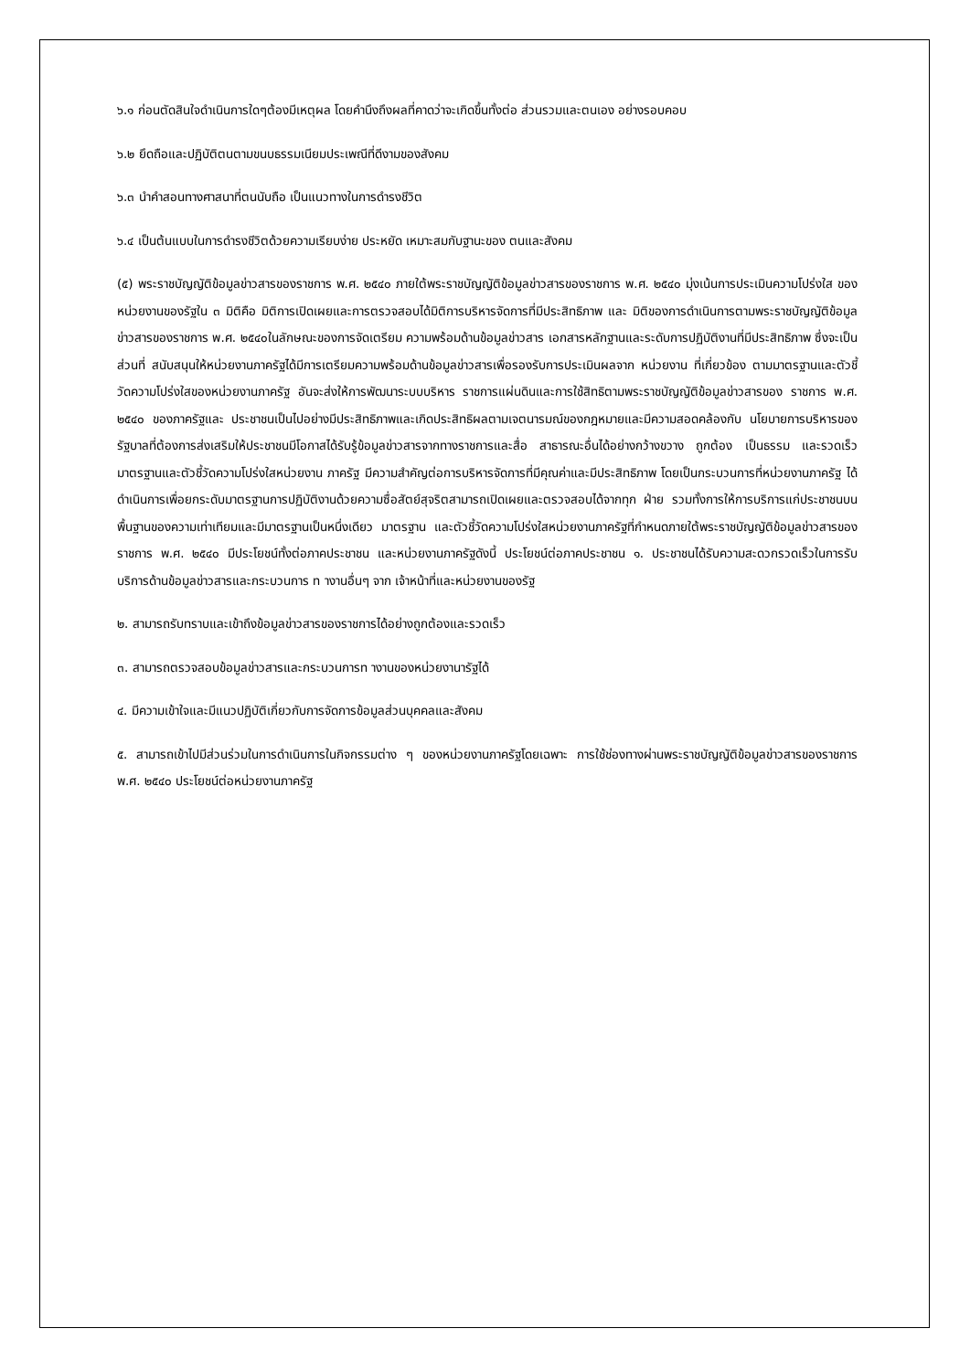๖.๑ ก่อนตัดสินใจดำเนินการใดๆต้องมีเหตุผล โดยคำนึงถึงผลที่คาดว่าจะเกิดขึ้นทั้งต่อ ส่วนรวมและตนเอง อย่างรอบคอบ
๖.๒ ยึดถือและปฏิบัติตนตามขนบธรรมเนียมประเพณีที่ดีงามของสังคม
๖.๓ นำคำสอนทางศาสนาที่ตนนับถือ เป็นแนวทางในการดำรงชีวิต
๖.๔ เป็นต้นแบบในการดำรงชีวิตด้วยความเรียบง่าย ประหยัด เหมาะสมกับฐานะของ ตนและสังคม
(๕) พระราชบัญญัติข้อมูลข่าวสารของราชการ พ.ศ. ๒๕๔๐ ภายใต้พระราชบัญญัติข้อมูลข่าวสารของราชการ พ.ศ. ๒๕๔๐ มุ่งเน้นการประเมินความโปร่งใส ของหน่วยงานของรัฐใน ๓ มิติคือ มิติการเปิดเผยและการตรวจสอบได้มิติการบริหารจัดการที่มีประสิทธิภาพ และ มิติของการดำเนินการตามพระราชบัญญัติข้อมูลข่าวสารของราชการ พ.ศ. ๒๕๔๐ในลักษณะของการจัดเตรียม ความพร้อมด้านข้อมูลข่าวสาร เอกสารหลักฐานและระดับการปฏิบัติงานที่มีประสิทธิภาพ ซึ่งจะเป็นส่วนที่ สนับสนุนให้หน่วยงานภาครัฐได้มีการเตรียมความพร้อมด้านข้อมูลข่าวสารเพื่อรองรับการประเมินผลจาก หน่วยงาน ที่เกี่ยวข้อง ตามมาตรฐานและตัวชี้วัดความโปร่งใสของหน่วยงานภาครัฐ อันจะส่งให้การพัฒนาระบบบริหาร ราชการแผ่นดินและการใช้สิทธิตามพระราชบัญญัติข้อมูลข่าวสารของ ราชการ พ.ศ. ๒๕๔๐ ของภาครัฐและ ประชาชนเป็นไปอย่างมีประสิทธิภาพและเกิดประสิทธิผลตามเจตนารมณ์ของกฎหมายและมีความสอดคล้องกับ นโยบายการบริหารของรัฐบาลที่ต้องการส่งเสริมให้ประชาชนมีโอกาสได้รับรู้ข้อมูลข่าวสารจากทางราชการและสื่อ สาธารณะอื่นได้อย่างกว้างขวาง ถูกต้อง เป็นธรรม และรวดเร็ว มาตรฐานและตัวชี้วัดความโปร่งใสหน่วยงาน ภาครัฐ มีความสำคัญต่อการบริหารจัดการที่มีคุณค่าและมีประสิทธิภาพ โดยเป็นกระบวนการที่หน่วยงานภาครัฐ ได้ดำเนินการเพื่อยกระดับมาตรฐานการปฏิบัติงานด้วยความซื่อสัตย์สุจริตสามารถเปิดเผยและตรวจสอบได้จากทุก ฝ่าย รวมทั้งการให้การบริการแก่ประชาชนบนพื้นฐานของความเท่าเทียมและมีมาตรฐานเป็นหนึ่งเดียว มาตรฐาน และตัวชี้วัดความโปร่งใสหน่วยงานภาครัฐที่กำหนดภายใต้พระราชบัญญัติข้อมูลข่าวสารของราชการ พ.ศ. ๒๕๔๐ มีประโยชน์ทั้งต่อภาคประชาชน และหน่วยงานภาครัฐดังนี้ ประโยชน์ต่อภาคประชาชน ๑. ประชาชนได้รับความสะดวกรวดเร็วในการรับบริการด้านข้อมูลข่าวสารและกระบวนการ ท างานอื่นๆ จาก เจ้าหน้าที่และหน่วยงานของรัฐ
๒. สามารถรับทราบและเข้าถึงข้อมูลข่าวสารของราชการได้อย่างถูกต้องและรวดเร็ว
๓. สามารถตรวจสอบข้อมูลข่าวสารและกระบวนการท างานของหน่วยงานารัฐได้
๔. มีความเข้าใจและมีแนวปฏิบัติเกี่ยวกับการจัดการข้อมูลส่วนบุคคลและสังคม
๕. สามารถเข้าไปมีส่วนร่วมในการดำเนินการในกิจกรรมต่าง ๆ ของหน่วยงานภาครัฐโดยเฉพาะ การใช้ช่องทางผ่านพระราชบัญญัติข้อมูลข่าวสารของราชการ พ.ศ. ๒๕๔๐ ประโยชน์ต่อหน่วยงานภาครัฐ